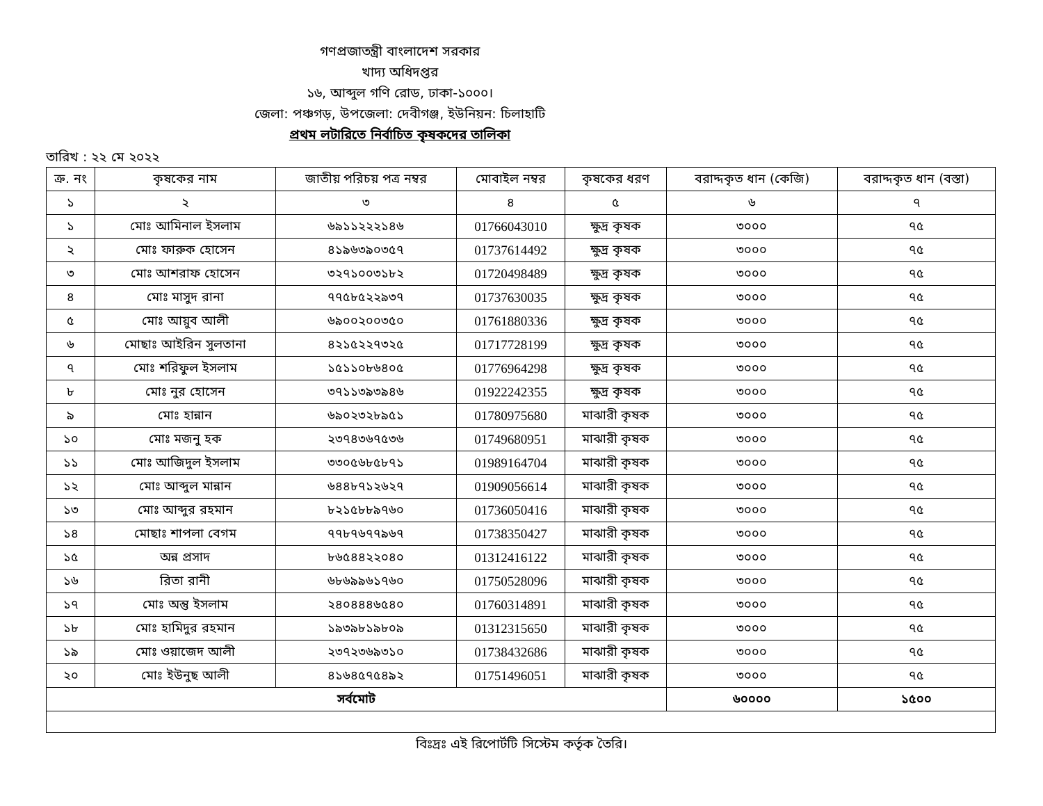গণপ্রজাতন্ত্রী বাংলাদেশ সরকার
খাদ্য অধিদপ্তর
১৬, আব্দুল গণি রোড, ঢাকা-১০০০।
জেলা: পঞ্চগড়, উপজেলা: দেবীগঞ্জ, ইউনিয়ন: চিলাহাটি
প্রথম লটারিতে নির্বাচিত কৃষকদের তালিকা
তারিখ : ২২ মে ২০২২
| ক্র. নং | কৃষকের নাম | জাতীয় পরিচয় পত্র নম্বর | মোবাইল নম্বর | কৃষকের ধরণ | বরাদ্দকৃত ধান (কেজি) | বরাদ্দকৃত ধান (বস্তা) |
| --- | --- | --- | --- | --- | --- | --- |
| ১ | ২ | ৩ | ৪ | ৫ | ৬ | ৭ |
| ১ | মোঃ আমিনাল ইসলাম | ৬৯১১২২২১৪৬ | 01766043010 | ক্ষুদ্র কৃষক | ৩০০০ | ৭৫ |
| ২ | মোঃ ফারুক হোসেন | ৪১৯৬৩৯০৩৫৭ | 01737614492 | ক্ষুদ্র কৃষক | ৩০০০ | ৭৫ |
| ৩ | মোঃ আশরাফ হোসেন | ৩২৭১০০৩১৮২ | 01720498489 | ক্ষুদ্র কৃষক | ৩০০০ | ৭৫ |
| ৪ | মোঃ মাসুদ রানা | ৭৭৫৮৫২২৯৩৭ | 01737630035 | ক্ষুদ্র কৃষক | ৩০০০ | ৭৫ |
| ৫ | মোঃ আয়ুব আলী | ৬৯০০২০০৩৫০ | 01761880336 | ক্ষুদ্র কৃষক | ৩০০০ | ৭৫ |
| ৬ | মোছাঃ আইরিন সুলতানা | ৪২১৫২২৭৩২৫ | 01717728199 | ক্ষুদ্র কৃষক | ৩০০০ | ৭৫ |
| ৭ | মোঃ শরিফুল ইসলাম | ১৫১১০৮৬৪০৫ | 01776964298 | ক্ষুদ্র কৃষক | ৩০০০ | ৭৫ |
| ৮ | মোঃ নুর হোসেন | ৩৭১১৩৯৩৯৪৬ | 01922242355 | ক্ষুদ্র কৃষক | ৩০০০ | ৭৫ |
| ৯ | মোঃ হান্নান | ৬৯০২৩২৮৯৫১ | 01780975680 | মাঝারী কৃষক | ৩০০০ | ৭৫ |
| ১০ | মোঃ মজনু হক | ২৩৭৪৩৬৭৫৩৬ | 01749680951 | মাঝারী কৃষক | ৩০০০ | ৭৫ |
| ১১ | মোঃ আজিদুল ইসলাম | ৩৩০৫৬৮৫৮৭১ | 01989164704 | মাঝারী কৃষক | ৩০০০ | ৭৫ |
| ১২ | মোঃ আব্দুল মান্নান | ৬৪৪৮৭১২৬২৭ | 01909056614 | মাঝারী কৃষক | ৩০০০ | ৭৫ |
| ১৩ | মোঃ আব্দুর রহমান | ৮২১৫৮৮৯৭৬০ | 01736050416 | মাঝারী কৃষক | ৩০০০ | ৭৫ |
| ১৪ | মোছাঃ শাপলা বেগম | ৭৭৮৭৬৭৭৯৬৭ | 01738350427 | মাঝারী কৃষক | ৩০০০ | ৭৫ |
| ১৫ | অন্ন প্রসাদ | ৮৬৫৪৪২২০৪০ | 01312416122 | মাঝারী কৃষক | ৩০০০ | ৭৫ |
| ১৬ | রিতা রানী | ৬৮৬৯৯৬১৭৬০ | 01750528096 | মাঝারী কৃষক | ৩০০০ | ৭৫ |
| ১৭ | মোঃ অন্তু ইসলাম | ২৪০৪৪৪৬৫৪০ | 01760314891 | মাঝারী কৃষক | ৩০০০ | ৭৫ |
| ১৮ | মোঃ হামিদুর রহমান | ১৯৩৯৮১৯৮০৯ | 01312315650 | মাঝারী কৃষক | ৩০০০ | ৭৫ |
| ১৯ | মোঃ ওয়াজেদ আলী | ২৩৭২৩৬৯৩১০ | 01738432686 | মাঝারী কৃষক | ৩০০০ | ৭৫ |
| ২০ | মোঃ ইউনুছ আলী | ৪১৬৪৫৭৫৪৯২ | 01751496051 | মাঝারী কৃষক | ৩০০০ | ৭৫ |
| সর্বমোট | | | | | ৬০০০০ | ১৫০০ |
বিঃদ্রঃ এই রিপোর্টটি সিস্টেম কর্তৃক তৈরি।